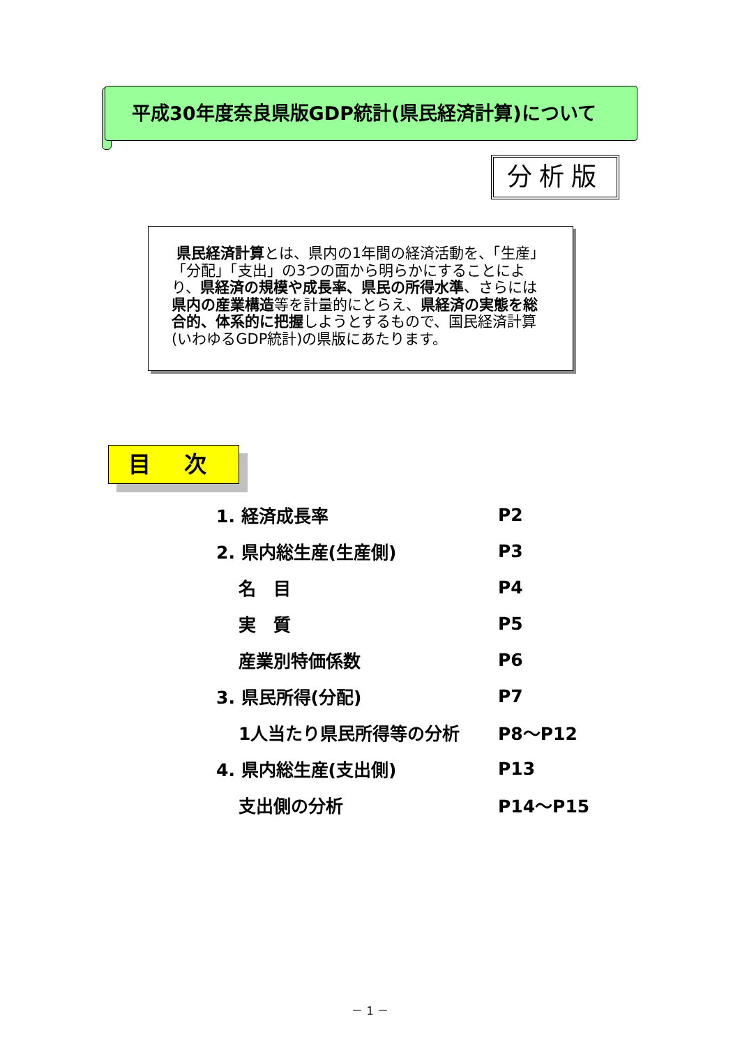平成30年度奈良県版GDP統計(県民経済計算)について
分析版
県民経済計算とは、県内の1年間の経済活動を、「生産」「分配」「支出」の3つの面から明らかにすることにより、県経済の規模や成長率、県民の所得水準、さらには県内の産業構造等を計量的にとらえ、県経済の実態を総合的、体系的に把握しようとするもので、国民経済計算(いわゆるGDP統計)の県版にあたります。
目 次
1. 経済成長率 P2
2. 県内総生産(生産側) P3
名　目 P4
実　質 P5
産業別特価係数 P6
3. 県民所得(分配) P7
1人当たり県民所得等の分析 P8～P12
4. 県内総生産(支出側) P13
支出側の分析 P14～P15
－ 1 －